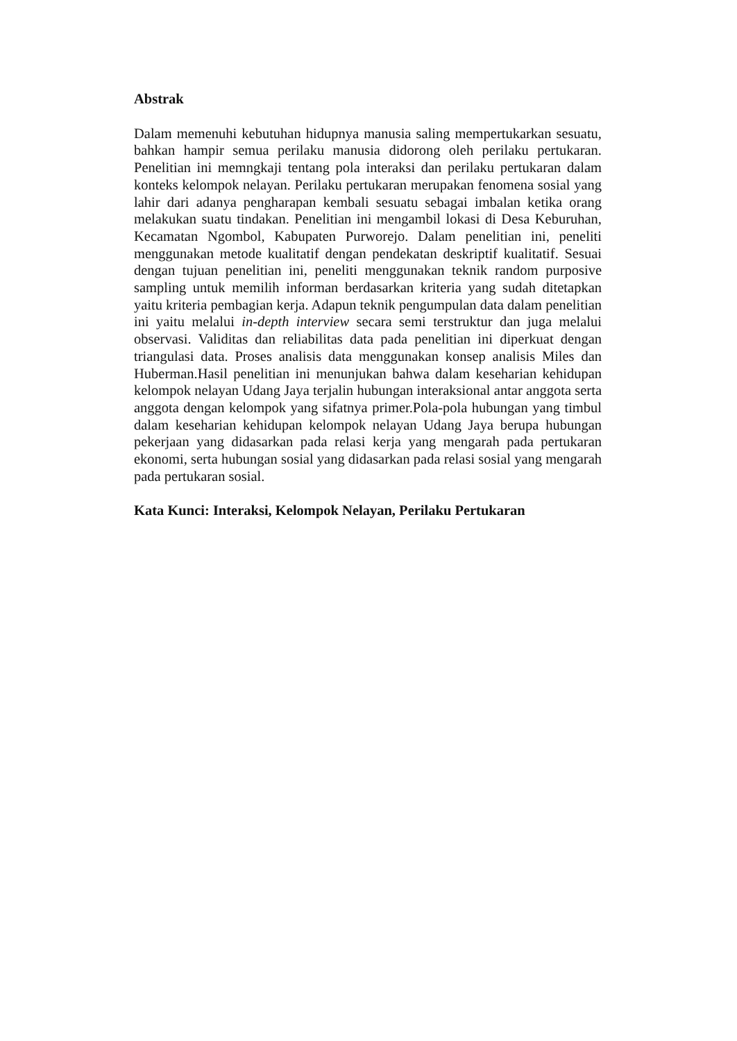Abstrak
Dalam memenuhi kebutuhan hidupnya manusia saling mempertukarkan sesuatu, bahkan hampir semua perilaku manusia didorong oleh perilaku pertukaran. Penelitian ini memngkaji tentang pola interaksi dan perilaku pertukaran dalam konteks kelompok nelayan. Perilaku pertukaran merupakan fenomena sosial yang lahir dari adanya pengharapan kembali sesuatu sebagai imbalan ketika orang melakukan suatu tindakan. Penelitian ini mengambil lokasi di Desa Keburuhan, Kecamatan Ngombol, Kabupaten Purworejo. Dalam penelitian ini, peneliti menggunakan metode kualitatif dengan pendekatan deskriptif kualitatif. Sesuai dengan tujuan penelitian ini, peneliti menggunakan teknik random purposive sampling untuk memilih informan berdasarkan kriteria yang sudah ditetapkan yaitu kriteria pembagian kerja. Adapun teknik pengumpulan data dalam penelitian ini yaitu melalui in-depth interview secara semi terstruktur dan juga melalui observasi. Validitas dan reliabilitas data pada penelitian ini diperkuat dengan triangulasi data. Proses analisis data menggunakan konsep analisis Miles dan Huberman.Hasil penelitian ini menunjukan bahwa dalam keseharian kehidupan kelompok nelayan Udang Jaya terjalin hubungan interaksional antar anggota serta anggota dengan kelompok yang sifatnya primer.Pola-pola hubungan yang timbul dalam keseharian kehidupan kelompok nelayan Udang Jaya berupa hubungan pekerjaan yang didasarkan pada relasi kerja yang mengarah pada pertukaran ekonomi, serta hubungan sosial yang didasarkan pada relasi sosial yang mengarah pada pertukaran sosial.
Kata Kunci: Interaksi, Kelompok Nelayan, Perilaku Pertukaran